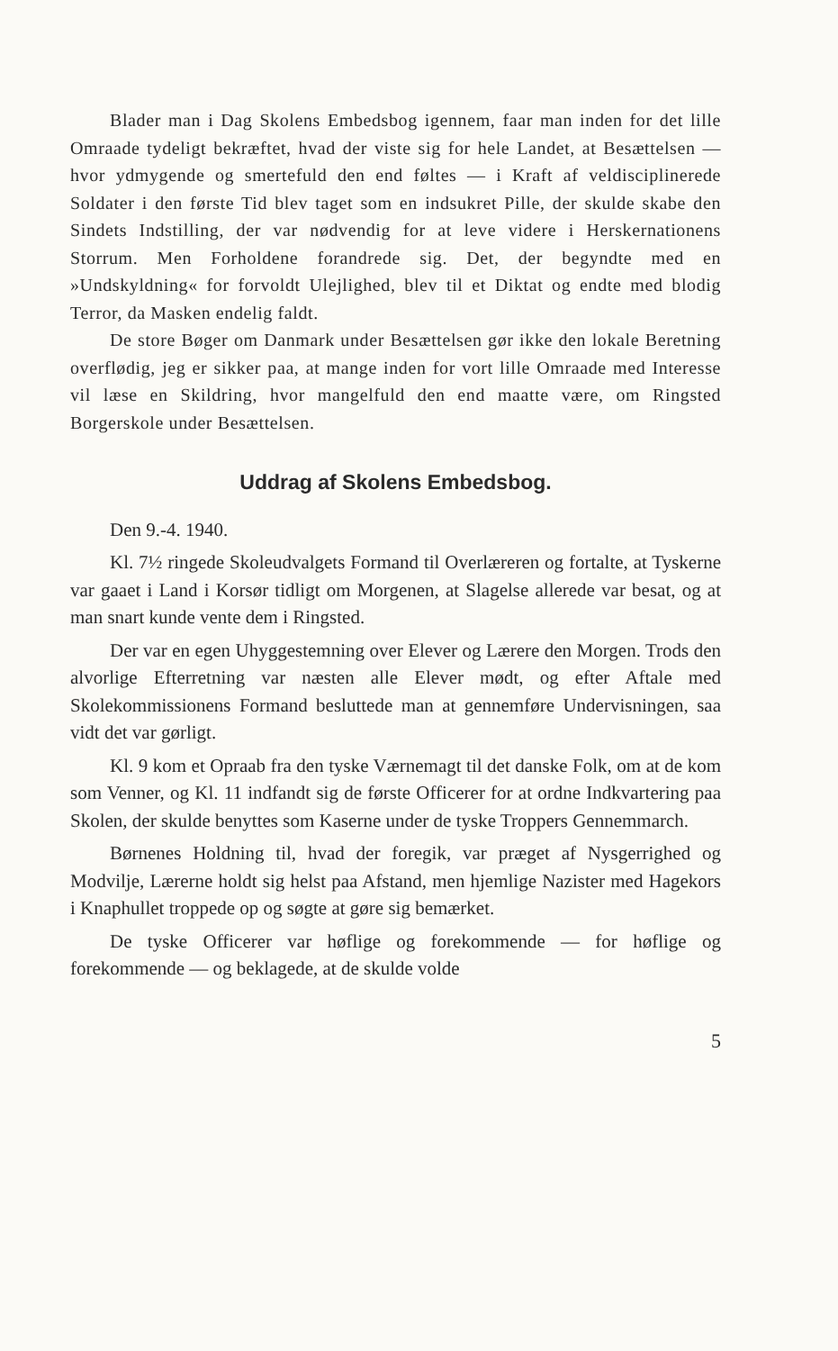Blader man i Dag Skolens Embedsbog igennem, faar man inden for det lille Omraade tydeligt bekræftet, hvad der viste sig for hele Landet, at Besættelsen — hvor ydmygende og smertefuld den end føltes — i Kraft af veldisciplinerede Soldater i den første Tid blev taget som en indsukret Pille, der skulde skabe den Sindets Indstilling, der var nødvendig for at leve videre i Herskernationens Storrum. Men Forholdene forandrede sig. Det, der begyndte med en »Undskyldning« for forvoldt Ulejlighed, blev til et Diktat og endte med blodig Terror, da Masken endelig faldt.
De store Bøger om Danmark under Besættelsen gør ikke den lokale Beretning overflødig, jeg er sikker paa, at mange inden for vort lille Omraade med Interesse vil læse en Skildring, hvor mangelfuld den end maatte være, om Ringsted Borgerskole under Besættelsen.
Uddrag af Skolens Embedsbog.
Den 9.-4. 1940.
Kl. 7½ ringede Skoleudvalgets Formand til Overlæreren og fortalte, at Tyskerne var gaaet i Land i Korsør tidligt om Morgenen, at Slagelse allerede var besat, og at man snart kunde vente dem i Ringsted.
Der var en egen Uhyggestemning over Elever og Lærere den Morgen. Trods den alvorlige Efterretning var næsten alle Elever mødt, og efter Aftale med Skolekommissionens Formand besluttede man at gennemføre Undervisningen, saa vidt det var gørligt.
Kl. 9 kom et Opraab fra den tyske Værnemagt til det danske Folk, om at de kom som Venner, og Kl. 11 indfandt sig de første Officerer for at ordne Indkvartering paa Skolen, der skulde benyttes som Kaserne under de tyske Troppers Gennemmarch.
Børnenes Holdning til, hvad der foregik, var præget af Nysgerrighed og Modvilje, Lærerne holdt sig helst paa Afstand, men hjemlige Nazister med Hagekors i Knaphullet troppede op og søgte at gøre sig bemærket.
De tyske Officerer var høflige og forekommende — for høflige og forekommende — og beklagede, at de skulde volde
5